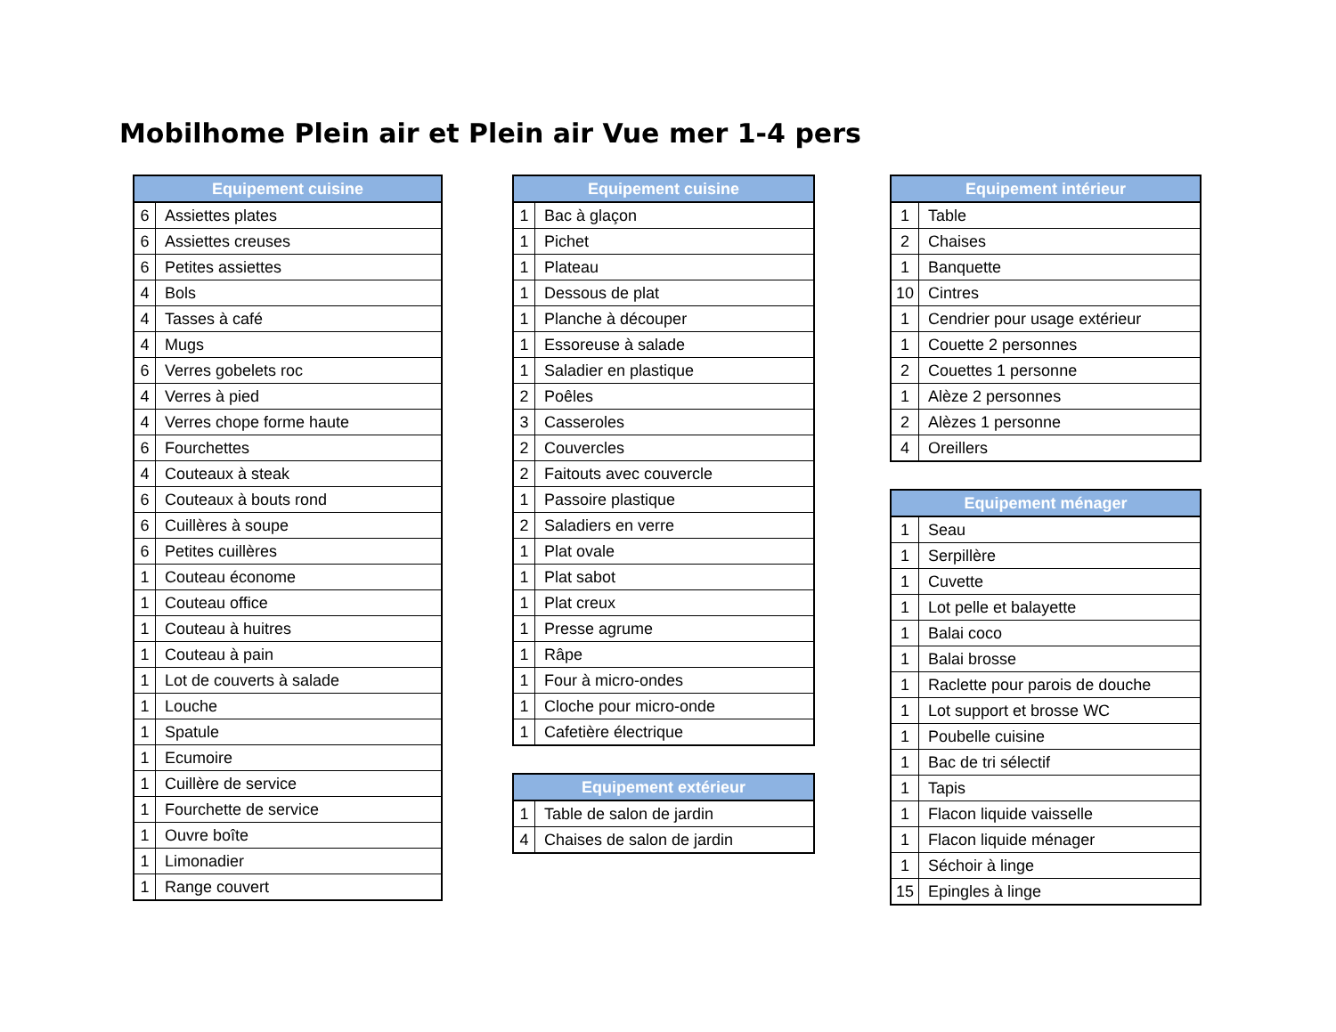Mobilhome Plein air et Plein air Vue mer 1-4 pers
| Equipement cuisine | |
| --- | --- |
| 6 | Assiettes plates |
| 6 | Assiettes creuses |
| 6 | Petites assiettes |
| 4 | Bols |
| 4 | Tasses à café |
| 4 | Mugs |
| 6 | Verres gobelets roc |
| 4 | Verres à pied |
| 4 | Verres chope forme haute |
| 6 | Fourchettes |
| 4 | Couteaux à steak |
| 6 | Couteaux à bouts rond |
| 6 | Cuillères à soupe |
| 6 | Petites cuillères |
| 1 | Couteau économe |
| 1 | Couteau office |
| 1 | Couteau à huitres |
| 1 | Couteau à pain |
| 1 | Lot de couverts à salade |
| 1 | Louche |
| 1 | Spatule |
| 1 | Ecumoire |
| 1 | Cuillère de service |
| 1 | Fourchette de service |
| 1 | Ouvre boîte |
| 1 | Limonadier |
| 1 | Range couvert |
| Equipement cuisine | |
| --- | --- |
| 1 | Bac à glaçon |
| 1 | Pichet |
| 1 | Plateau |
| 1 | Dessous de plat |
| 1 | Planche à découper |
| 1 | Essoreuse à salade |
| 1 | Saladier en plastique |
| 2 | Poêles |
| 3 | Casseroles |
| 2 | Couvercles |
| 2 | Faitouts avec couvercle |
| 1 | Passoire plastique |
| 2 | Saladiers en verre |
| 1 | Plat ovale |
| 1 | Plat sabot |
| 1 | Plat creux |
| 1 | Presse agrume |
| 1 | Râpe |
| 1 | Four à micro-ondes |
| 1 | Cloche pour micro-onde |
| 1 | Cafetière électrique |
| Equipement extérieur | |
| --- | --- |
| 1 | Table de salon de jardin |
| 4 | Chaises de salon de jardin |
| Equipement intérieur | |
| --- | --- |
| 1 | Table |
| 2 | Chaises |
| 1 | Banquette |
| 10 | Cintres |
| 1 | Cendrier pour usage extérieur |
| 1 | Couette 2 personnes |
| 2 | Couettes 1 personne |
| 1 | Alèze 2 personnes |
| 2 | Alèzes 1 personne |
| 4 | Oreillers |
| Equipement ménager | |
| --- | --- |
| 1 | Seau |
| 1 | Serpillère |
| 1 | Cuvette |
| 1 | Lot pelle et balayette |
| 1 | Balai coco |
| 1 | Balai brosse |
| 1 | Raclette pour parois de douche |
| 1 | Lot support et brosse WC |
| 1 | Poubelle cuisine |
| 1 | Bac de tri sélectif |
| 1 | Tapis |
| 1 | Flacon liquide vaisselle |
| 1 | Flacon liquide ménager |
| 1 | Séchoir à linge |
| 15 | Epingles à linge |